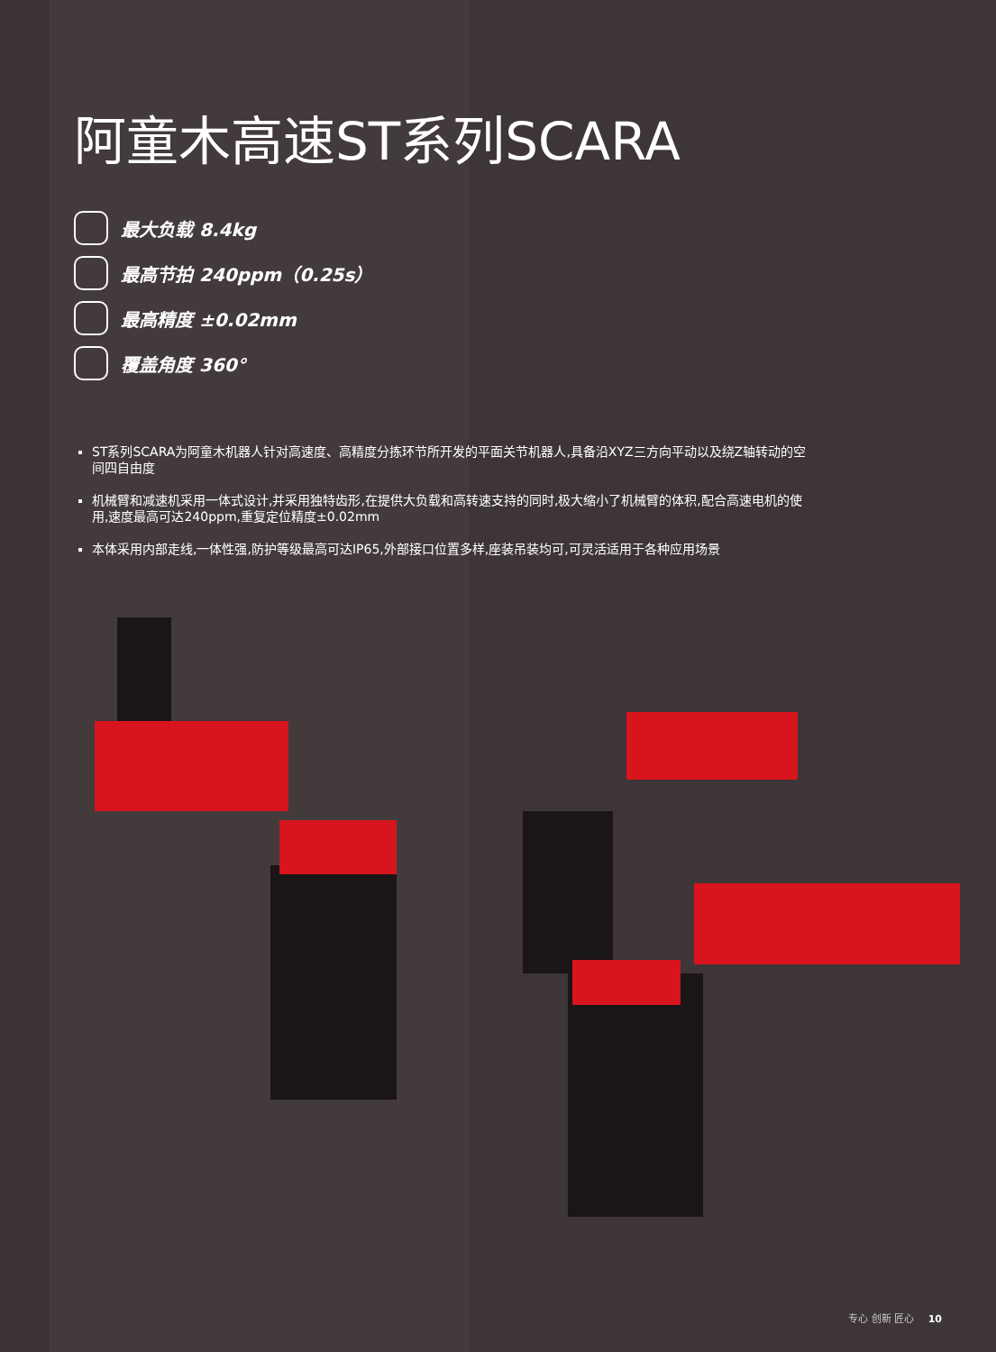阿童木高速ST系列SCARA
最大负载 8.4kg
最高节拍 240ppm（0.25s）
最高精度 ±0.02mm
覆盖角度 360°
ST系列SCARA为阿童木机器人针对高速度、高精度分拣环节所开发的平面关节机器人,具备沿XYZ三方向平动以及绕Z轴转动的空间四自由度
机械臂和减速机采用一体式设计,并采用独特齿形,在提供大负载和高转速支持的同时,极大缩小了机械臂的体积,配合高速电机的使用,速度最高可达240ppm,重复定位精度±0.02mm
本体采用内部走线,一体性强,防护等级最高可达IP65,外部接口位置多样,座装吊装均可,可灵活适用于各种应用场景
专心 创新 匠心 10